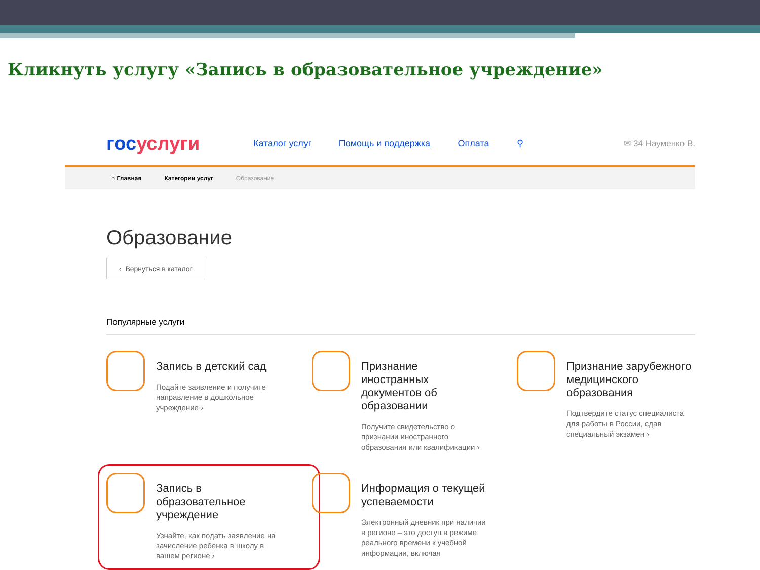Кликнуть услугу «Запись в образовательное учреждение»
госуслуги
Каталог услуг Помощь и поддержка Оплата ⚲
✉ 34 Науменко В.
⌂ Главная Категории услуг Образование
Образование
‹ Вернуться в каталог
Популярные услуги
Запись в детский сад
Подайте заявление и получите направление в дошкольное учреждение ›
Признание иностранных документов об образовании
Получите свидетельство о признании иностранного образования или квалификации ›
Признание зарубежного медицинского образования
Подтвердите статус специалиста для работы в России, сдав специальный экзамен ›
Запись в образовательное учреждение
Узнайте, как подать заявление на зачисление ребенка в школу в вашем регионе ›
Информация о текущей успеваемости
Электронный дневник при наличии в регионе – это доступ в режиме реального времени к учебной информации, включая